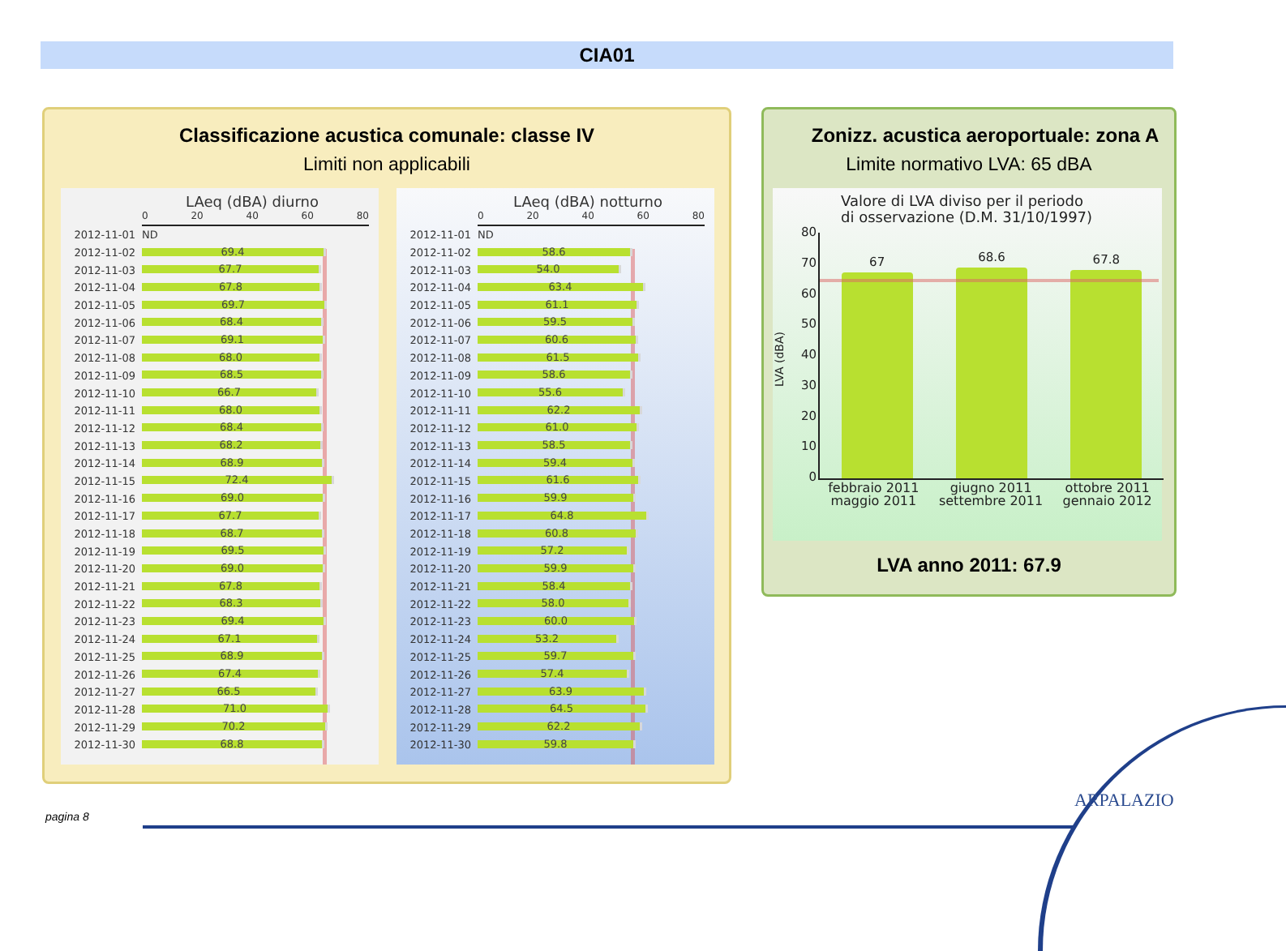CIA01
Classificazione acustica comunale: classe IV
Limiti non applicabili
LAeq (dBA) diurno
0 20 40 60 80
2012-11-01 ND
2012-11-02
69.4
2012-11-03
67.7
2012-11-04
67.8
2012-11-05
69.7
2012-11-06
68.4
2012-11-07
69.1
2012-11-08
68.0
2012-11-09
68.5
2012-11-10
66.7
2012-11-11
68.0
2012-11-12
68.4
2012-11-13
68.2
2012-11-14
68.9
2012-11-15
72.4
2012-11-16
69.0
2012-11-17
67.7
2012-11-18
68.7
2012-11-19
69.5
2012-11-20
69.0
2012-11-21
67.8
2012-11-22
68.3
2012-11-23
69.4
2012-11-24
67.1
2012-11-25
68.9
2012-11-26
67.4
2012-11-27
66.5
2012-11-28
71.0
2012-11-29
70.2
2012-11-30
68.8
LAeq (dBA) notturno
0 20 40 60 80
2012-11-01 ND
2012-11-02
58.6
2012-11-03
54.0
2012-11-04
63.4
2012-11-05
61.1
2012-11-06
59.5
2012-11-07
60.6
2012-11-08
61.5
2012-11-09
58.6
2012-11-10
55.6
2012-11-11
62.2
2012-11-12
61.0
2012-11-13
58.5
2012-11-14
59.4
2012-11-15
61.6
2012-11-16
59.9
2012-11-17
64.8
2012-11-18
60.8
2012-11-19
57.2
2012-11-20
59.9
2012-11-21
58.4
2012-11-22
58.0
2012-11-23
60.0
2012-11-24
53.2
2012-11-25
59.7
2012-11-26
57.4
2012-11-27
63.9
2012-11-28
64.5
2012-11-29
62.2
2012-11-30
59.8
Zonizz. acustica aeroportuale: zona A
Limite normativo LVA: 65 dBA
Valore di LVA diviso per il periodo
di osservazione (D.M. 31/10/1997)
LVA (dBA)
80
70
60
50
40
30
20
10
0
67
68.6
67.8
febbraio 2011
maggio 2011 giugno 2011
settembre 2011 ottobre 2011
gennaio 2012
LVA anno 2011: 67.9
pagina 8
ARPALAZIO